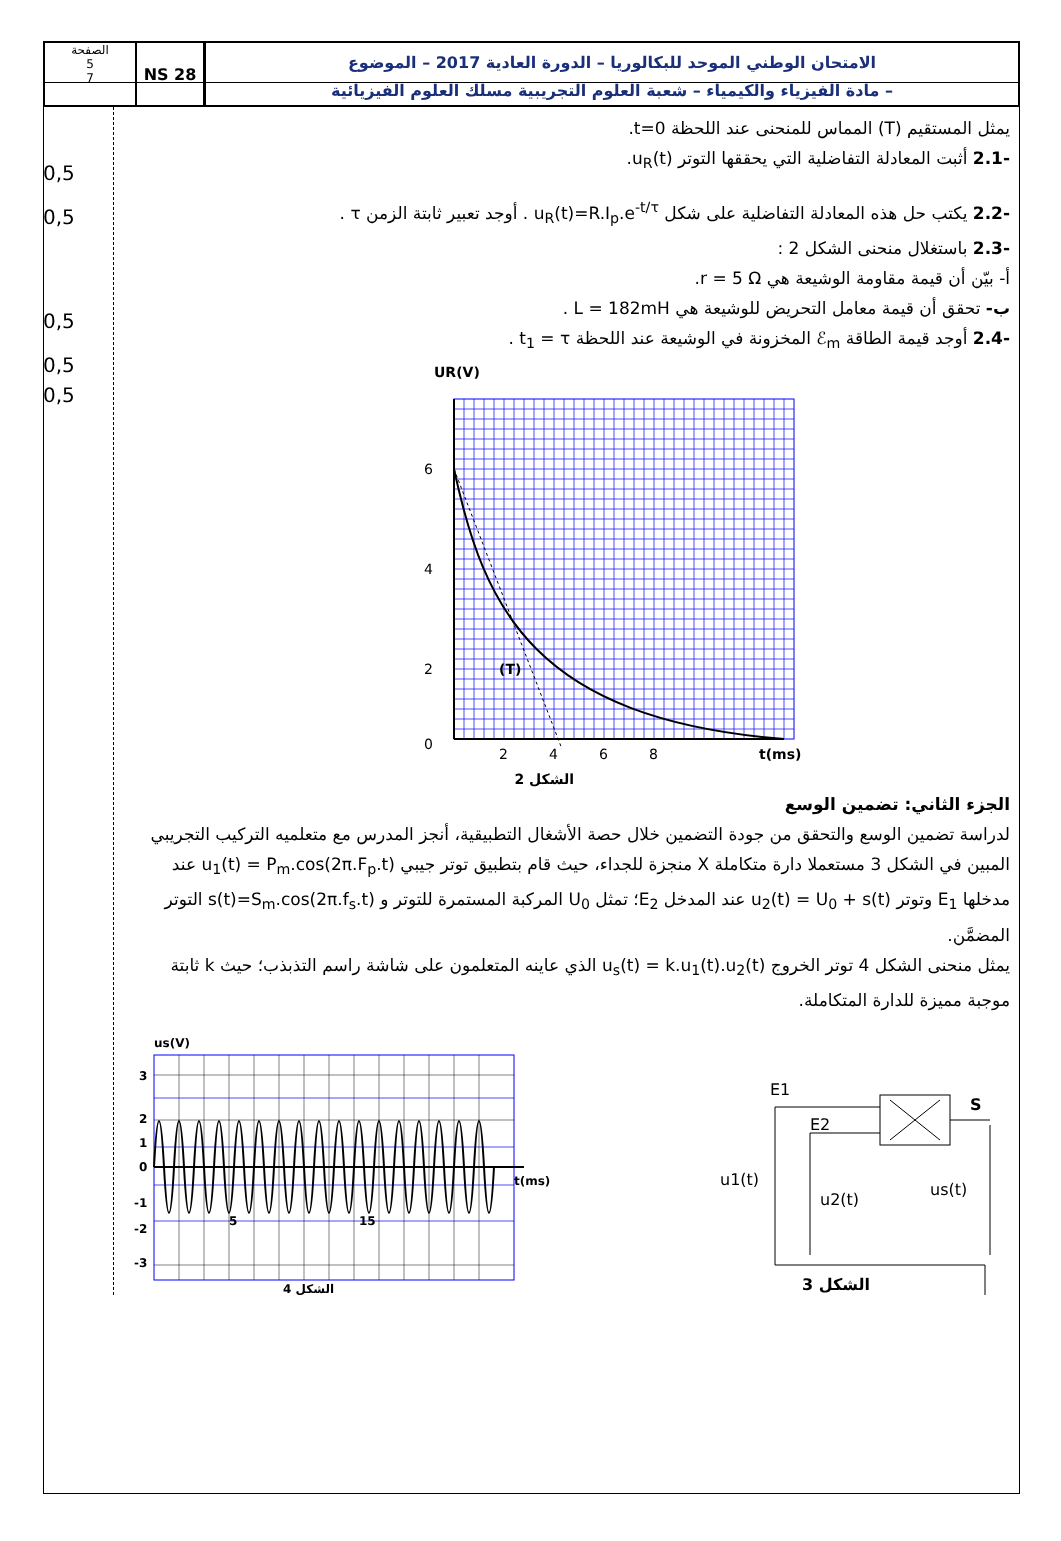NS 28
الصفحة
5
7
الامتحان الوطني الموحد للبكالوريا – الدورة العادية 2017 – الموضوع
– مادة الفيزياء والكيمياء – شعبة العلوم التجريبية مسلك العلوم الفيزيائية
0,5
0,5
0,5
0,5
0,5
يمثل المستقيم (T) المماس للمنحنى عند اللحظة t=0.
-2.1 أثبت المعادلة التفاضلية التي يحققها التوتر u<sub>R</sub>(t).
-2.2 يكتب حل هذه المعادلة التفاضلية على شكل u<sub>R</sub>(t)=R.I<sub>p</sub>.e<sup>-t/τ</sup> . أوجد تعبير ثابتة الزمن τ .
-2.3 باستغلال منحنى الشكل 2 :
أ- بيّن أن قيمة مقاومة الوشيعة هي r = 5 Ω.
ب- تحقق أن قيمة معامل التحريض للوشيعة هي L = 182mH .
-2.4 أوجد قيمة الطاقة ℰ<sub>m</sub> المخزونة في الوشيعة عند اللحظة t<sub>1</sub> = τ .
UR(V)
6
4
2
0
2
4
6
8
t(ms)
(T)
الشكل 2
الجزء الثاني: تضمين الوسع
لدراسة تضمين الوسع والتحقق من جودة التضمين خلال حصة الأشغال التطبيقية، أنجز المدرس مع متعلميه التركيب التجريبي المبين في الشكل 3 مستعملا دارة متكاملة X منجزة للجداء، حيث قام بتطبيق توتر جيبي u<sub>1</sub>(t) = P<sub>m</sub>.cos(2π.F<sub>p</sub>.t) عند مدخلها E<sub>1</sub> وتوتر u<sub>2</sub>(t) = U<sub>0</sub> + s(t) عند المدخل E<sub>2</sub>؛ تمثل U<sub>0</sub> المركبة المستمرة للتوتر و s(t)=S<sub>m</sub>.cos(2π.f<sub>s</sub>.t) التوتر المضمَّن.
يمثل منحنى الشكل 4 توتر الخروج u<sub>s</sub>(t) = k.u<sub>1</sub>(t).u<sub>2</sub>(t) الذي عاينه المتعلمون على شاشة راسم التذبذب؛ حيث k ثابتة موجبة مميزة للدارة المتكاملة.
us(V)
3
2
1
0
-1
-2
-3
5
15
t(ms)
الشكل 4
E1
E2
S
u1(t)
u2(t)
us(t)
الشكل 3